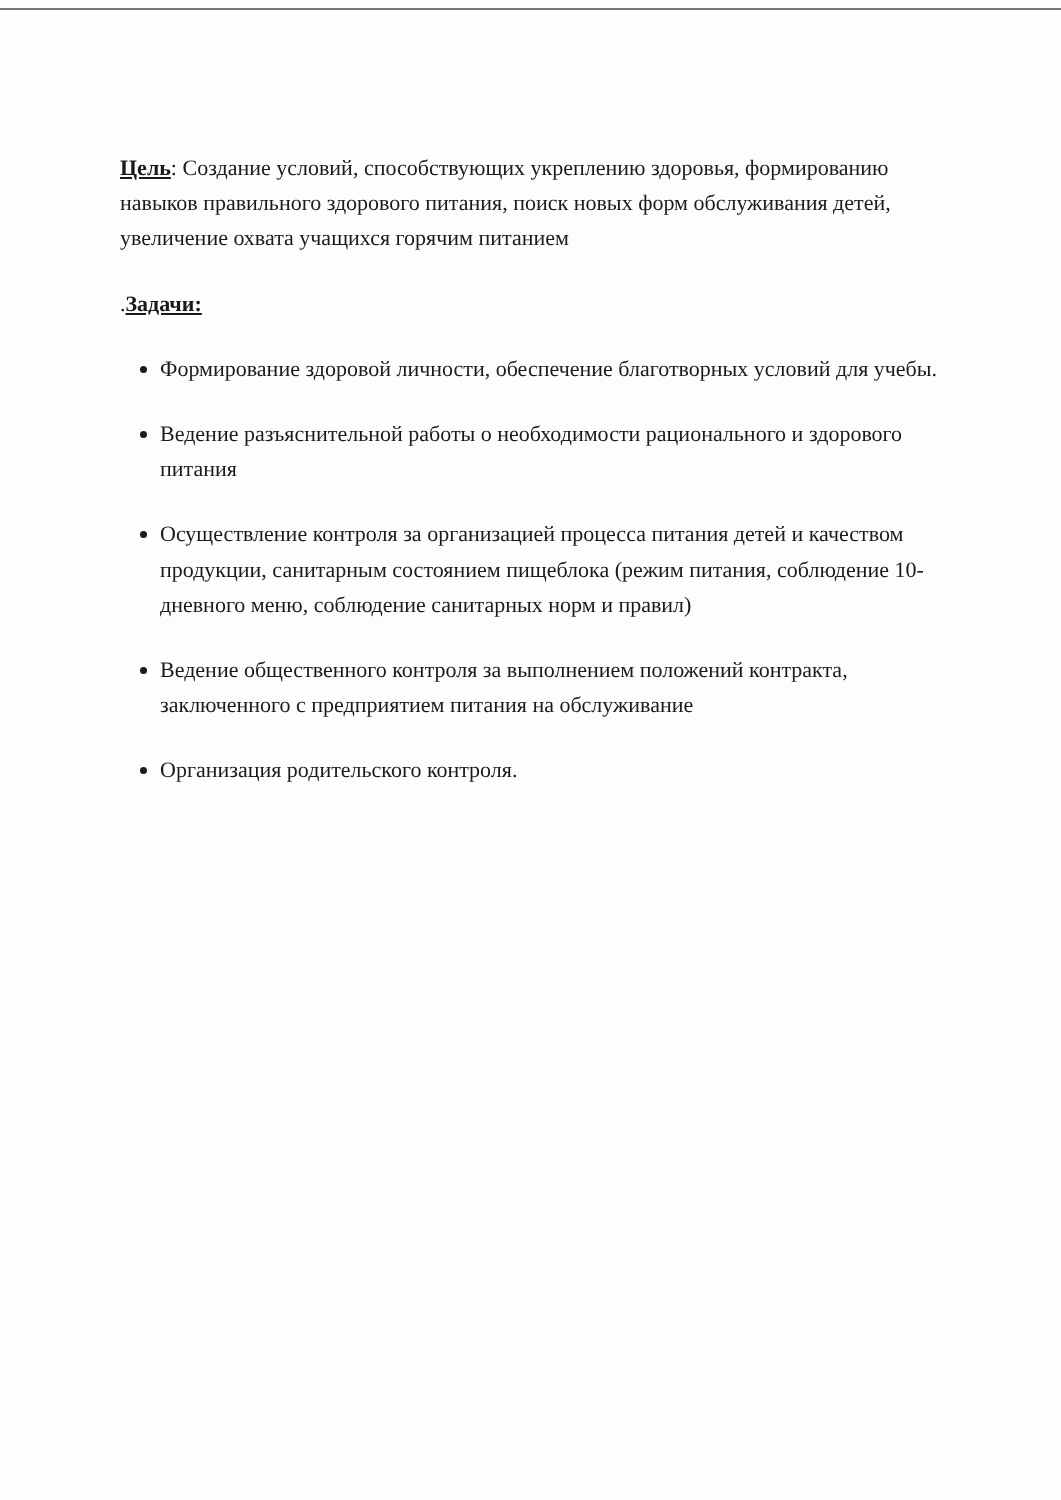Цель: Создание условий, способствующих укреплению здоровья, формированию навыков правильного здорового питания, поиск новых форм обслуживания детей, увеличение охвата учащихся горячим питанием
.Задачи:
Формирование здоровой личности, обеспечение благотворных условий для учебы.
Ведение разъяснительной работы о необходимости рационального и здорового питания
Осуществление контроля за организацией процесса питания детей и качеством продукции, санитарным состоянием пищеблока (режим питания, соблюдение 10-дневного меню, соблюдение санитарных норм и правил)
Ведение общественного контроля за выполнением положений контракта, заключенного с предприятием питания на обслуживание
Организация родительского контроля.